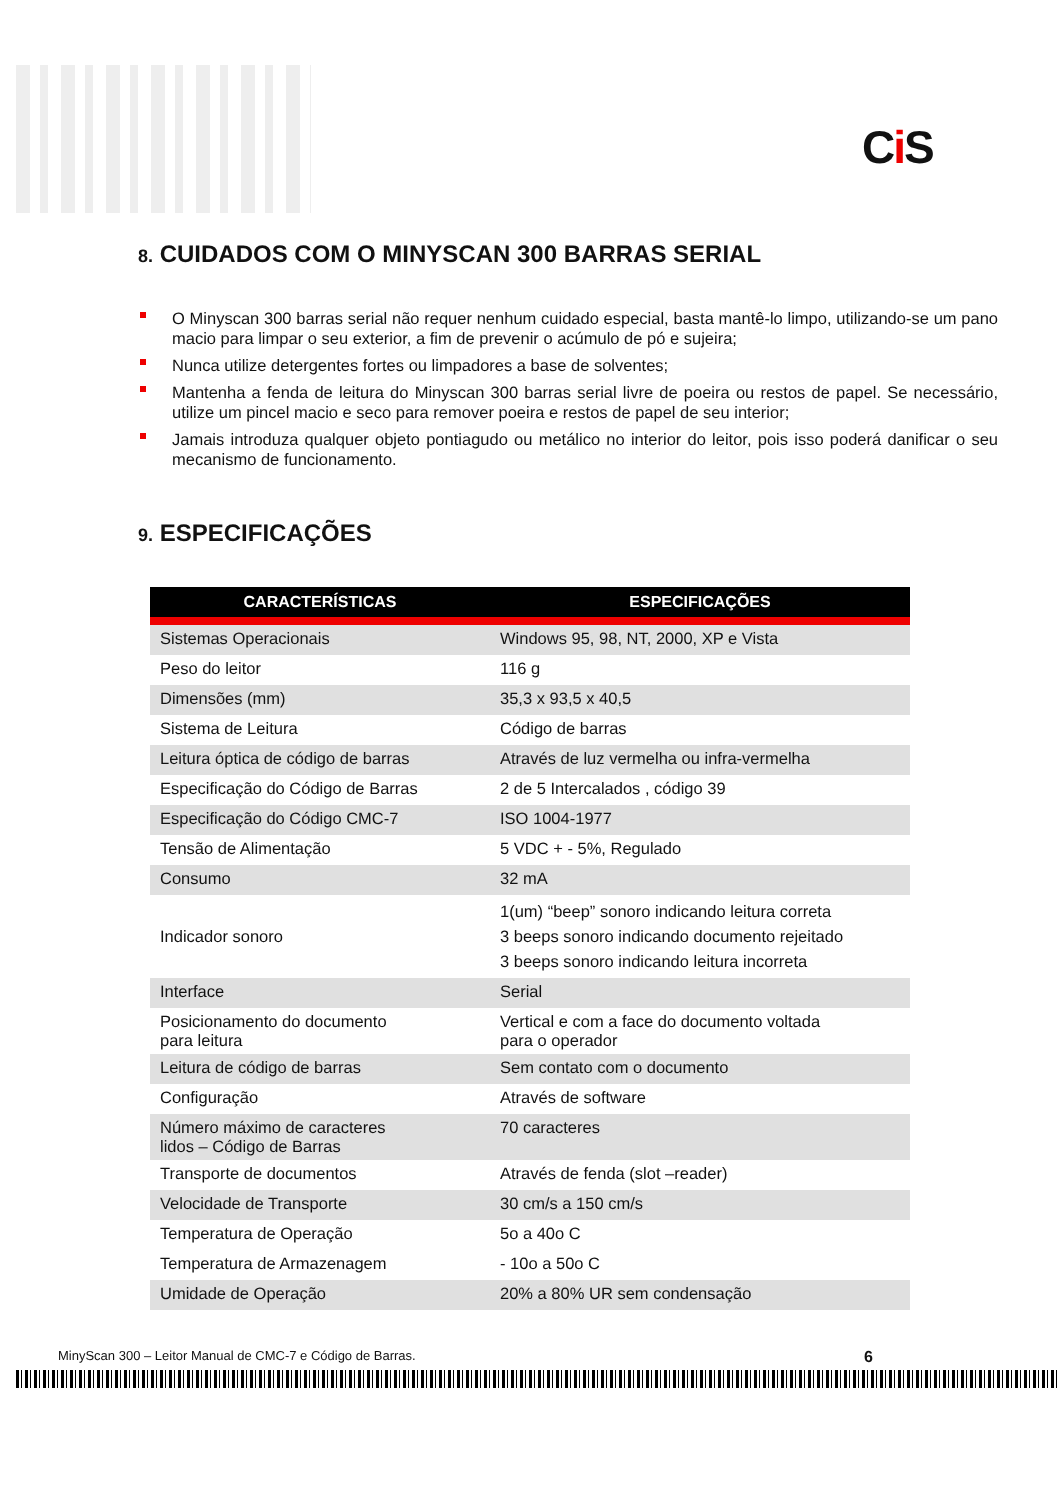Ci S
8. CUIDADOS COM O MINYSCAN 300 BARRAS SERIAL
O Minyscan 300 barras serial não requer nenhum cuidado especial, basta mantê-lo limpo, utilizando-se um pano macio para limpar o seu exterior, a fim de prevenir o acúmulo de pó e sujeira;
Nunca utilize detergentes fortes ou limpadores a base de solventes;
Mantenha a fenda de leitura do Minyscan 300 barras serial livre de poeira ou restos de papel. Se necessário, utilize um pincel macio e seco para remover poeira e restos de papel de seu interior;
Jamais introduza qualquer objeto pontiagudo ou metálico no interior do leitor, pois isso poderá danificar o seu mecanismo de funcionamento.
9. ESPECIFICAÇÕES
| CARACTERÍSTICAS | ESPECIFICAÇÕES |
| --- | --- |
| Sistemas Operacionais | Windows 95, 98, NT, 2000, XP e Vista |
| Peso do leitor | 116 g |
| Dimensões (mm) | 35,3 x 93,5 x 40,5 |
| Sistema de Leitura | Código de barras |
| Leitura óptica de código de barras | Através de luz vermelha ou infra-vermelha |
| Especificação do Código de Barras | 2 de 5 Intercalados , código 39 |
| Especificação do Código CMC-7 | ISO 1004-1977 |
| Tensão de Alimentação | 5 VDC + - 5%, Regulado |
| Consumo | 32 mA |
| Indicador sonoro | 1(um) “beep” sonoro indicando leitura correta 3 beeps sonoro indicando documento rejeitado 3 beeps sonoro indicando leitura incorreta |
| Interface | Serial |
| Posicionamento do documento para leitura | Vertical e com a face do documento voltada para o operador |
| Leitura de código de barras | Sem contato com o documento |
| Configuração | Através de software |
| Número máximo de caracteres lidos – Código de Barras | 70 caracteres |
| Transporte de documentos | Através de fenda (slot –reader) |
| Velocidade de Transporte | 30 cm/s a 150 cm/s |
| Temperatura de Operação | 5o a 40o C |
| Temperatura de Armazenagem | - 10o a 50o C |
| Umidade de Operação | 20% a 80% UR sem condensação |
MinyScan 300 – Leitor Manual de CMC-7 e Código de Barras. 6